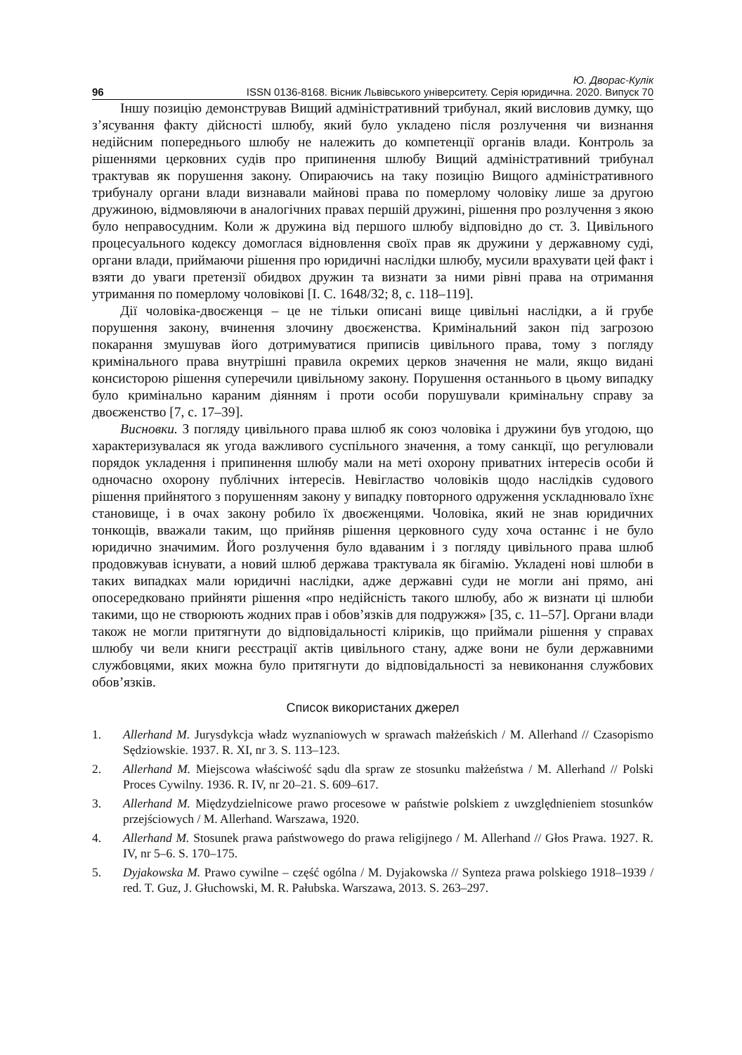Ю. Дворас-Кулік
96 ISSN 0136-8168. Вісник Львівського університету. Серія юридична. 2020. Випуск 70
Іншу позицію демонстрував Вищий адміністративний трибунал, який висловив думку, що з’ясування факту дійсності шлюбу, який було укладено після розлучення чи визнання недійсним попереднього шлюбу не належить до компетенції органів влади. Контроль за рішеннями церковних судів про припинення шлюбу Вищий адміністративний трибунал трактував як порушення закону. Опираючись на таку позицію Вищого адміністративного трибуналу органи влади визнавали майнові права по померлому чоловіку лише за другою дружиною, відмовляючи в аналогічних правах першій дружині, рішення про розлучення з якою було неправосудним. Коли ж дружина від першого шлюбу відповідно до ст. 3. Цивільного процесуального кодексу домоглася відновлення своїх прав як дружини у державному суді, органи влади, приймаючи рішення про юридичні наслідки шлюбу, мусили врахувати цей факт і взяти до уваги претензії обидвох дружин та визнати за ними рівні права на отримання утримання по померлому чоловікові [I. C. 1648/32; 8, с. 118–119].
Дії чоловіка-двоєженця – це не тільки описані вище цивільні наслідки, а й грубе порушення закону, вчинення злочину двоєженства. Кримінальний закон під загрозою покарання змушував його дотримуватися приписів цивільного права, тому з погляду кримінального права внутрішні правила окремих церков значення не мали, якщо видані консисторою рішення суперечили цивільному закону. Порушення останнього в цьому випадку було кримінально караним діянням і проти особи порушували кримінальну справу за двоєженство [7, с. 17–39].
Висновки. З погляду цивільного права шлюб як союз чоловіка і дружини був угодою, що характеризувалася як угода важливого суспільного значення, а тому санкції, що регулювали порядок укладення і припинення шлюбу мали на меті охорону приватних інтересів особи й одночасно охорону публічних інтересів. Невігластво чоловіків щодо наслідків судового рішення прийнятого з порушенням закону у випадку повторного одруження ускладнювало їхнє становище, і в очах закону робило їх двоєженцями. Чоловіка, який не знав юридичних тонкощів, вважали таким, що прийняв рішення церковного суду хоча останнє і не було юридично значимим. Його розлучення було вдаваним і з погляду цивільного права шлюб продовжував існувати, а новий шлюб держава трактувала як бігамію. Укладені нові шлюби в таких випадках мали юридичні наслідки, адже державні суди не могли ані прямо, ані опосередковано прийняти рішення «про недійсність такого шлюбу, або ж визнати ці шлюби такими, що не створюють жодних прав і обов’язків для подружжя» [35, с. 11–57]. Органи влади також не могли притягнути до відповідальності кліриків, що приймали рішення у справах шлюбу чи вели книги реєстрації актів цивільного стану, адже вони не були державними службовцями, яких можна було притягнути до відповідальності за невиконання службових обов’язків.
Список використаних джерел
1. Allerhand M. Jurysdykcja władz wyznaniowych w sprawach małżeńskich / M. Allerhand // Czasopismo Sędziowskie. 1937. R. XI, nr 3. S. 113–123.
2. Allerhand M. Miejscowa właściwość sądu dla spraw ze stosunku małżeństwa / M. Allerhand // Polski Proces Cywilny. 1936. R. IV, nr 20–21. S. 609–617.
3. Allerhand M. Międzydzielnicowe prawo procesowe w państwie polskiem z uwzględnieniem stosunków przejściowych / M. Allerhand. Warszawa, 1920.
4. Allerhand M. Stosunek prawa państwowego do prawa religijnego / M. Allerhand // Głos Prawa. 1927. R. IV, nr 5–6. S. 170–175.
5. Dyjakowska M. Prawo cywilne – część ogólna / M. Dyjakowska // Synteza prawa polskiego 1918–1939 / red. T. Guz, J. Głuchowski, M. R. Pałubska. Warszawa, 2013. S. 263–297.